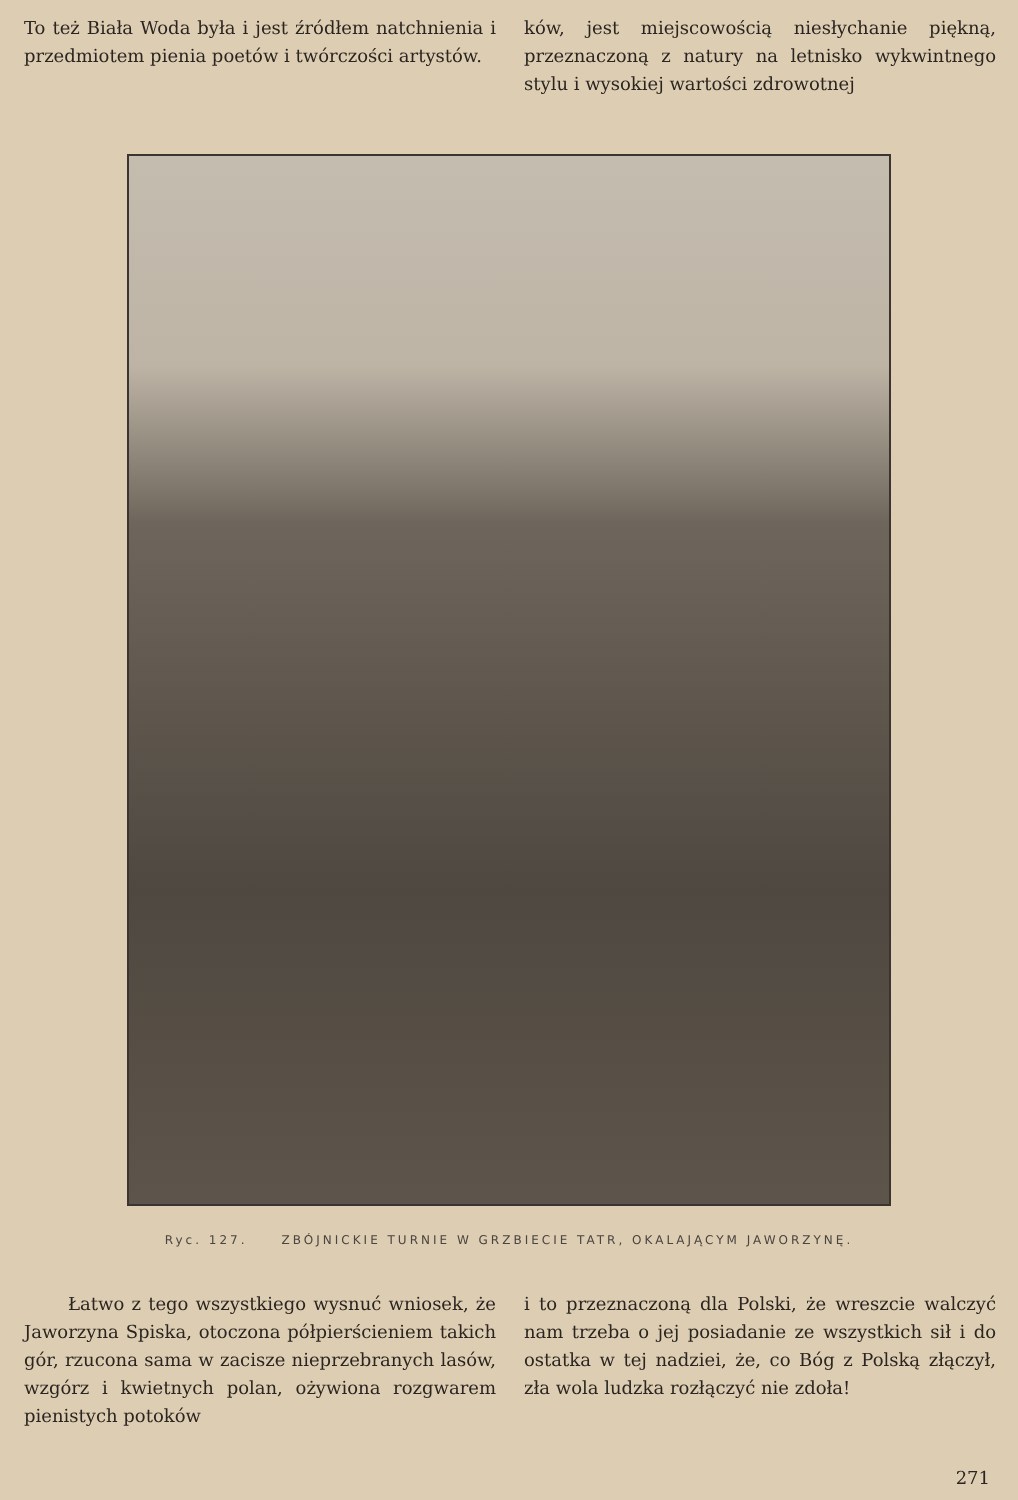To też Biała Woda była i jest źródłem natchnienia i przedmiotem pienia poetów i twórczości artystów.
ków, jest miejscowością niesłychanie piękną, przeznaczoną z natury na letnisko wykwintnego stylu i wysokiej wartości zdrowotnej
Ryc. 127. ZBÓJNICKIE TURNIE W GRZBIECIE TATR, OKALAJĄCYM JAWORZYNĘ.
Łatwo z tego wszystkiego wysnuć wniosek, że Jaworzyna Spiska, otoczona półpierścieniem takich gór, rzucona sama w zacisze nieprzebranych lasów, wzgórz i kwietnych polan, ożywiona rozgwarem pienistych potoków
i to przeznaczoną dla Polski, że wreszcie walczyć nam trzeba o jej posiadanie ze wszystkich sił i do ostatka w tej nadziei, że, co Bóg z Polską złączył, zła wola ludzka rozłączyć nie zdoła!
271